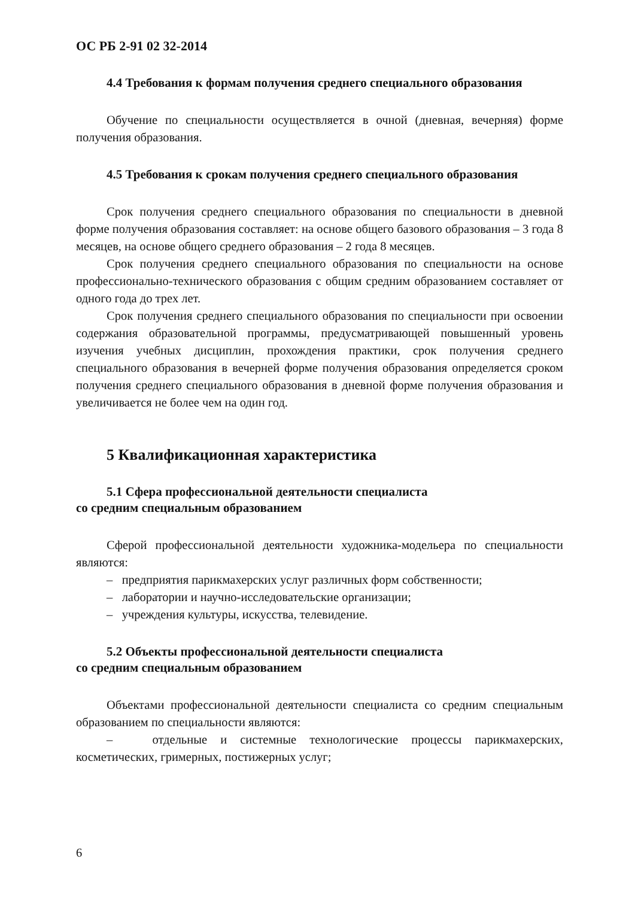ОС РБ 2-91 02 32-2014
4.4 Требования к формам получения среднего специального образования
Обучение по специальности осуществляется в очной (дневная, вечерняя) форме получения образования.
4.5 Требования к срокам получения среднего специального образования
Срок получения среднего специального образования по специальности в дневной форме получения образования составляет: на основе общего базового образования – 3 года 8 месяцев, на основе общего среднего образования – 2 года 8 месяцев.
Срок получения среднего специального образования по специальности на основе профессионально-технического образования с общим средним образованием составляет от одного года до трех лет.
Срок получения среднего специального образования по специальности при освоении содержания образовательной программы, предусматривающей повышенный уровень изучения учебных дисциплин, прохождения практики, срок получения среднего специального образования в вечерней форме получения образования определяется сроком получения среднего специального образования в дневной форме получения образования и увеличивается не более чем на один год.
5 Квалификационная характеристика
5.1 Сфера профессиональной деятельности специалиста
со средним специальным образованием
Сферой профессиональной деятельности художника-модельера по специальности являются:
– предприятия парикмахерских услуг различных форм собственности;
– лаборатории и научно-исследовательские организации;
– учреждения культуры, искусства, телевидение.
5.2 Объекты профессиональной деятельности специалиста
со средним специальным образованием
Объектами профессиональной деятельности специалиста со средним специальным образованием по специальности являются:
– отдельные и системные технологические процессы парикмахерских, косметических, гримерных, постижерных услуг;
6